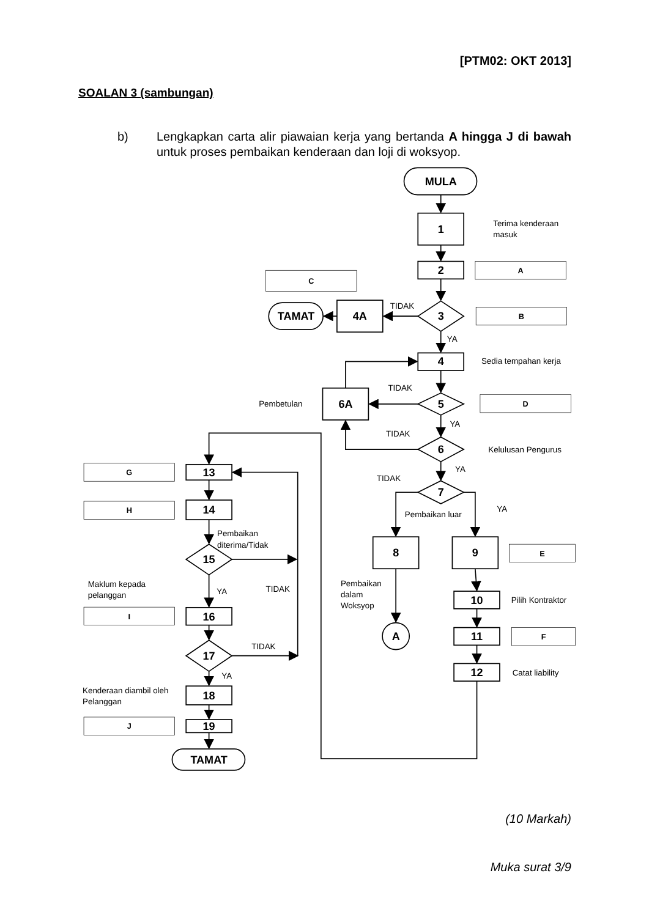[PTM02: OKT 2013]
SOALAN 3 (sambungan)
b) Lengkapkan carta alir piawaian kerja yang bertanda A hingga J di bawah untuk proses pembaikan kenderaan dan loji di woksyop.
MULA
1
2
3
4A
TAMAT
4
5
6A
6
7
8
9
10
11
12
A
13
14
15
16
17
18
19
TAMAT
A
C
B
D
E
F
G
H
I
J
Terima kenderaan
masuk
TIDAK
YA
Sedia tempahan kerja
TIDAK
Pembetulan
YA
TIDAK
Kelulusan Pengurus
YA
TIDAK
Pembaikan luar
YA
Pembaikan
dalam
Woksyop
Pilih Kontraktor
Catat liability
Pembaikan
diterima/Tidak
Maklum kepada
pelanggan
YA
TIDAK
TIDAK
YA
Kenderaan diambil oleh
Pelanggan
(10 Markah)
Muka surat 3/9